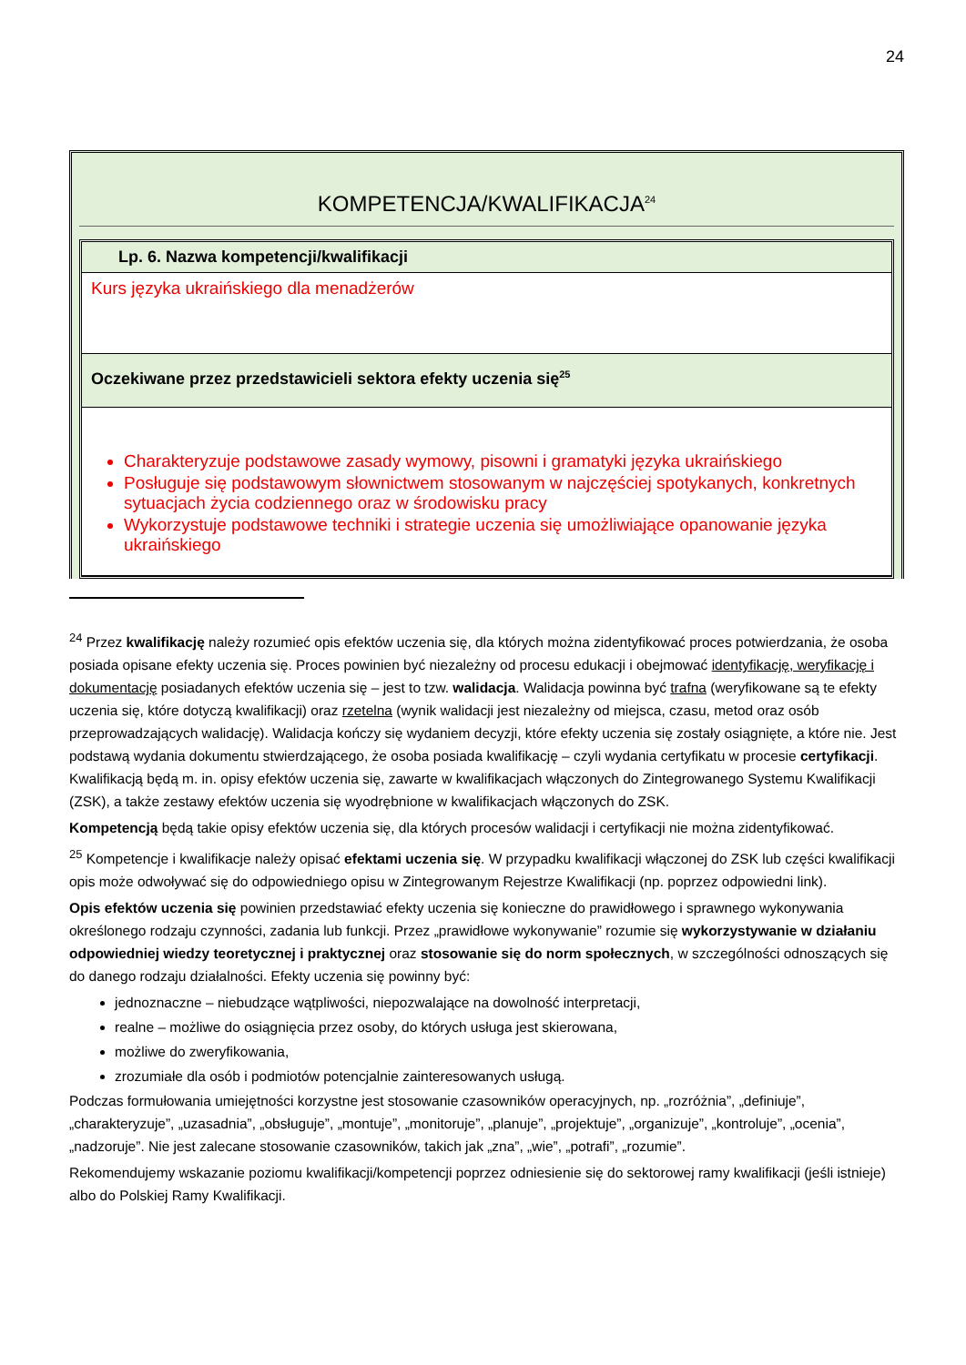24
KOMPETENCJA/KWALIFIKACJA<sup>24</sup>
| Lp. 6. Nazwa kompetencji/kwalifikacji |
| Kurs języka ukraińskiego dla menadżerów |
| Oczekiwane przez przedstawicieli sektora efekty uczenia się<sup>25</sup> |
| Charakteryzuje podstawowe zasady wymowy, pisowni i gramatyki języka ukraińskiego Posługuje się podstawowym słownictwem stosowanym w najczęściej spotykanych, konkretnych sytuacjach życia codziennego oraz w środowisku pracy Wykorzystuje podstawowe techniki i strategie uczenia się umożliwiające opanowanie języka ukraińskiego |
<sup>24</sup> Przez kwalifikację należy rozumieć opis efektów uczenia się, dla których można zidentyfikować proces potwierdzania, że osoba posiada opisane efekty uczenia się. Proces powinien być niezależny od procesu edukacji i obejmować identyfikację, weryfikację i dokumentację posiadanych efektów uczenia się – jest to tzw. walidacja. Walidacja powinna być trafna (weryfikowane są te efekty uczenia się, które dotyczą kwalifikacji) oraz rzetelna (wynik walidacji jest niezależny od miejsca, czasu, metod oraz osób przeprowadzających walidację). Walidacja kończy się wydaniem decyzji, które efekty uczenia się zostały osiągnięte, a które nie. Jest podstawą wydania dokumentu stwierdzającego, że osoba posiada kwalifikację – czyli wydania certyfikatu w procesie certyfikacji. Kwalifikacją będą m. in. opisy efektów uczenia się, zawarte w kwalifikacjach włączonych do Zintegrowanego Systemu Kwalifikacji (ZSK), a także zestawy efektów uczenia się wyodrębnione w kwalifikacjach włączonych do ZSK.
Kompetencją będą takie opisy efektów uczenia się, dla których procesów walidacji i certyfikacji nie można zidentyfikować.
<sup>25</sup> Kompetencje i kwalifikacje należy opisać efektami uczenia się. W przypadku kwalifikacji włączonej do ZSK lub części kwalifikacji opis może odwoływać się do odpowiedniego opisu w Zintegrowanym Rejestrze Kwalifikacji (np. poprzez odpowiedni link).
Opis efektów uczenia się powinien przedstawiać efekty uczenia się konieczne do prawidłowego i sprawnego wykonywania określonego rodzaju czynności, zadania lub funkcji. Przez „prawidłowe wykonywanie” rozumie się wykorzystywanie w działaniu odpowiedniej wiedzy teoretycznej i praktycznej oraz stosowanie się do norm społecznych, w szczególności odnoszących się do danego rodzaju działalności. Efekty uczenia się powinny być:
jednoznaczne – niebudzące wątpliwości, niepozwalające na dowolność interpretacji,
realne – możliwe do osiągnięcia przez osoby, do których usługa jest skierowana,
możliwe do zweryfikowania,
zrozumiałe dla osób i podmiotów potencjalnie zainteresowanych usługą.
Podczas formułowania umiejętności korzystne jest stosowanie czasowników operacyjnych, np. „rozróżnia”, „definiuje”, „charakteryzuje”, „uzasadnia”, „obsługuje”, „montuje”, „monitoruje”, „planuje”, „projektuje”, „organizuje”, „kontroluje”, „ocenia”, „nadzoruje”. Nie jest zalecane stosowanie czasowników, takich jak „zna”, „wie”, „potrafi”, „rozumie”.
Rekomendujemy wskazanie poziomu kwalifikacji/kompetencji poprzez odniesienie się do sektorowej ramy kwalifikacji (jeśli istnieje) albo do Polskiej Ramy Kwalifikacji.